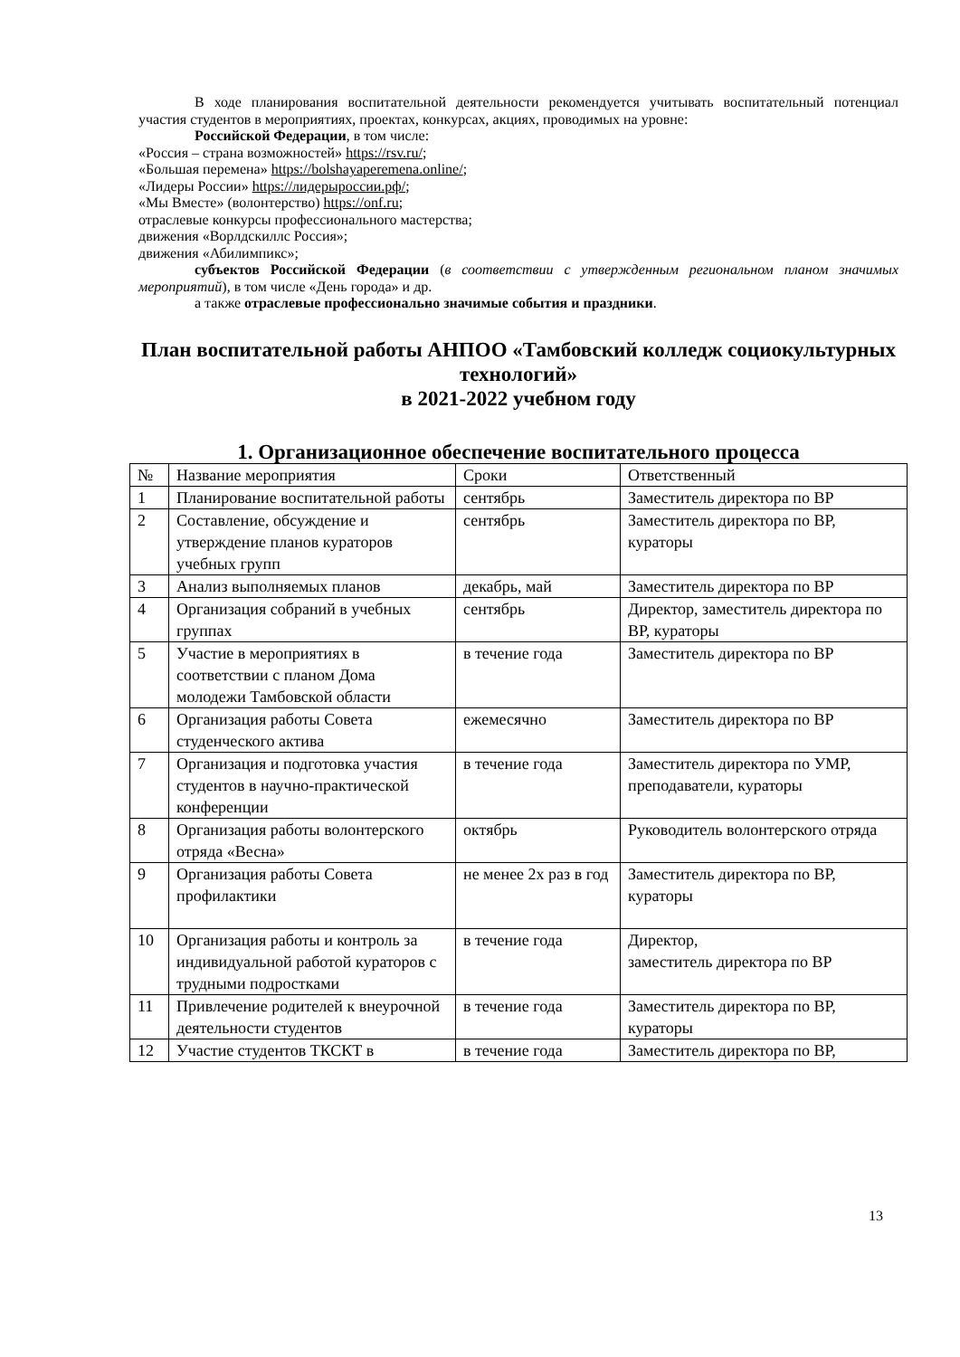В ходе планирования воспитательной деятельности рекомендуется учитывать воспитательный потенциал участия студентов в мероприятиях, проектах, конкурсах, акциях, проводимых на уровне:
Российской Федерации, в том числе:
«Россия – страна возможностей» https://rsv.ru/;
«Большая перемена» https://bolshayaperemena.online/;
«Лидеры России» https://лидерыроссии.рф/;
«Мы Вместе» (волонтерство) https://onf.ru;
отраслевые конкурсы профессионального мастерства;
движения «Ворлдскиллс Россия»;
движения «Абилимпикс»;
субъектов Российской Федерации (в соответствии с утвержденным региональном планом значимых мероприятий), в том числе «День города» и др.
а также отраслевые профессионально значимые события и праздники.
План воспитательной работы АНПОО «Тамбовский колледж социокультурных технологий»
в 2021-2022 учебном году
1. Организационное обеспечение воспитательного процесса
| № | Название мероприятия | Сроки | Ответственный |
| 1 | Планирование воспитательной работы | сентябрь | Заместитель директора по ВР |
| 2 | Составление, обсуждение и утверждение планов кураторов учебных групп | сентябрь | Заместитель директора по ВР, кураторы |
| 3 | Анализ выполняемых планов | декабрь, май | Заместитель директора по ВР |
| 4 | Организация собраний в учебных группах | сентябрь | Директор, заместитель директора по ВР, кураторы |
| 5 | Участие в мероприятиях в соответствии с планом Дома молодежи Тамбовской области | в течение года | Заместитель директора по ВР |
| 6 | Организация работы Совета студенческого актива | ежемесячно | Заместитель директора по ВР |
| 7 | Организация и подготовка участия студентов в научно-практической конференции | в течение года | Заместитель директора по УМР, преподаватели, кураторы |
| 8 | Организация работы волонтерского отряда «Весна» | октябрь | Руководитель волонтерского отряда |
| 9 | Организация работы Совета профилактики | не менее 2х раз в год | Заместитель директора по ВР, кураторы |
| 10 | Организация работы и контроль за индивидуальной работой кураторов с трудными подростками | в течение года | Директор, заместитель директора по ВР |
| 11 | Привлечение родителей к внеурочной деятельности студентов | в течение года | Заместитель директора по ВР, кураторы |
| 12 | Участие студентов ТКСКТ в | в течение года | Заместитель директора по ВР, |
13